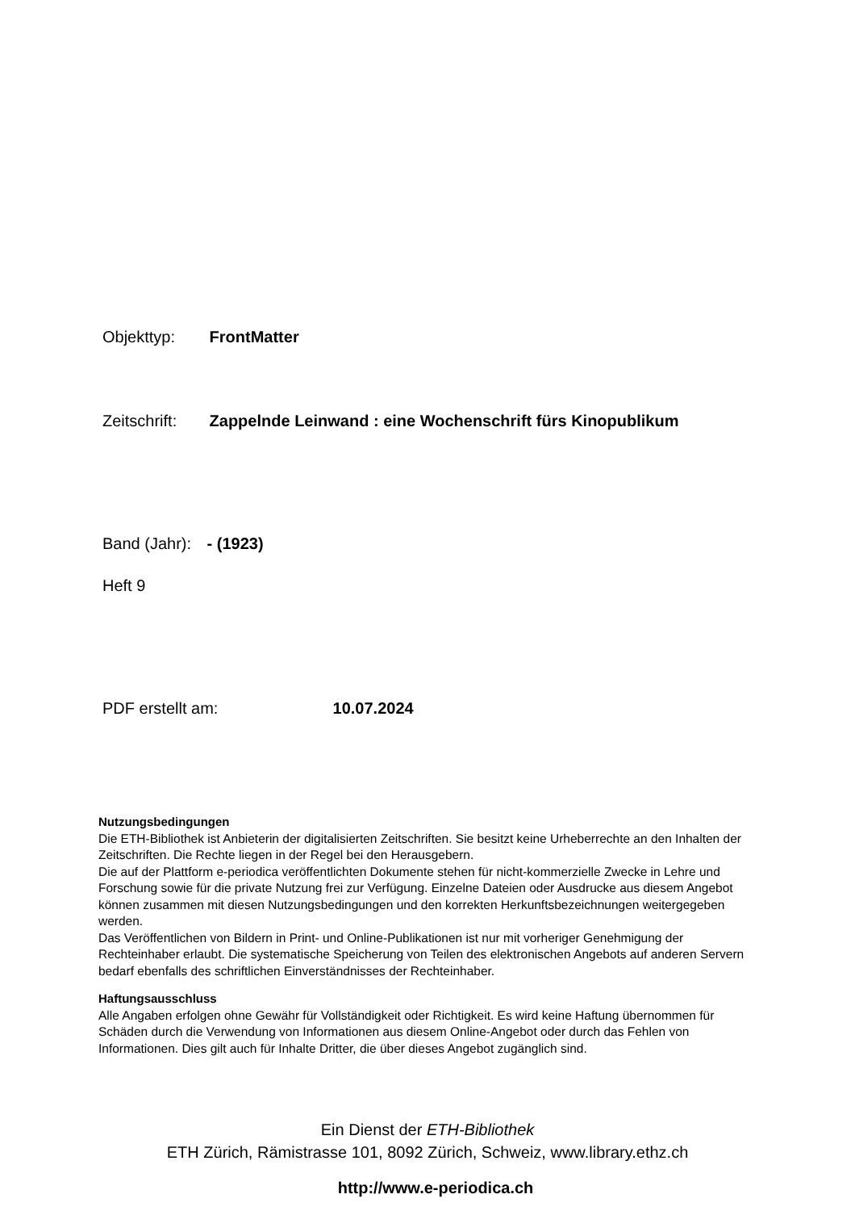Objekttyp: FrontMatter
Zeitschrift: Zappelnde Leinwand : eine Wochenschrift fürs Kinopublikum
Band (Jahr): - (1923)
Heft 9
PDF erstellt am: 10.07.2024
Nutzungsbedingungen
Die ETH-Bibliothek ist Anbieterin der digitalisierten Zeitschriften. Sie besitzt keine Urheberrechte an den Inhalten der Zeitschriften. Die Rechte liegen in der Regel bei den Herausgebern.
Die auf der Plattform e-periodica veröffentlichten Dokumente stehen für nicht-kommerzielle Zwecke in Lehre und Forschung sowie für die private Nutzung frei zur Verfügung. Einzelne Dateien oder Ausdrucke aus diesem Angebot können zusammen mit diesen Nutzungsbedingungen und den korrekten Herkunftsbezeichnungen weitergegeben werden.
Das Veröffentlichen von Bildern in Print- und Online-Publikationen ist nur mit vorheriger Genehmigung der Rechteinhaber erlaubt. Die systematische Speicherung von Teilen des elektronischen Angebots auf anderen Servern bedarf ebenfalls des schriftlichen Einverständnisses der Rechteinhaber.
Haftungsausschluss
Alle Angaben erfolgen ohne Gewähr für Vollständigkeit oder Richtigkeit. Es wird keine Haftung übernommen für Schäden durch die Verwendung von Informationen aus diesem Online-Angebot oder durch das Fehlen von Informationen. Dies gilt auch für Inhalte Dritter, die über dieses Angebot zugänglich sind.
Ein Dienst der ETH-Bibliothek
ETH Zürich, Rämistrasse 101, 8092 Zürich, Schweiz, www.library.ethz.ch
http://www.e-periodica.ch